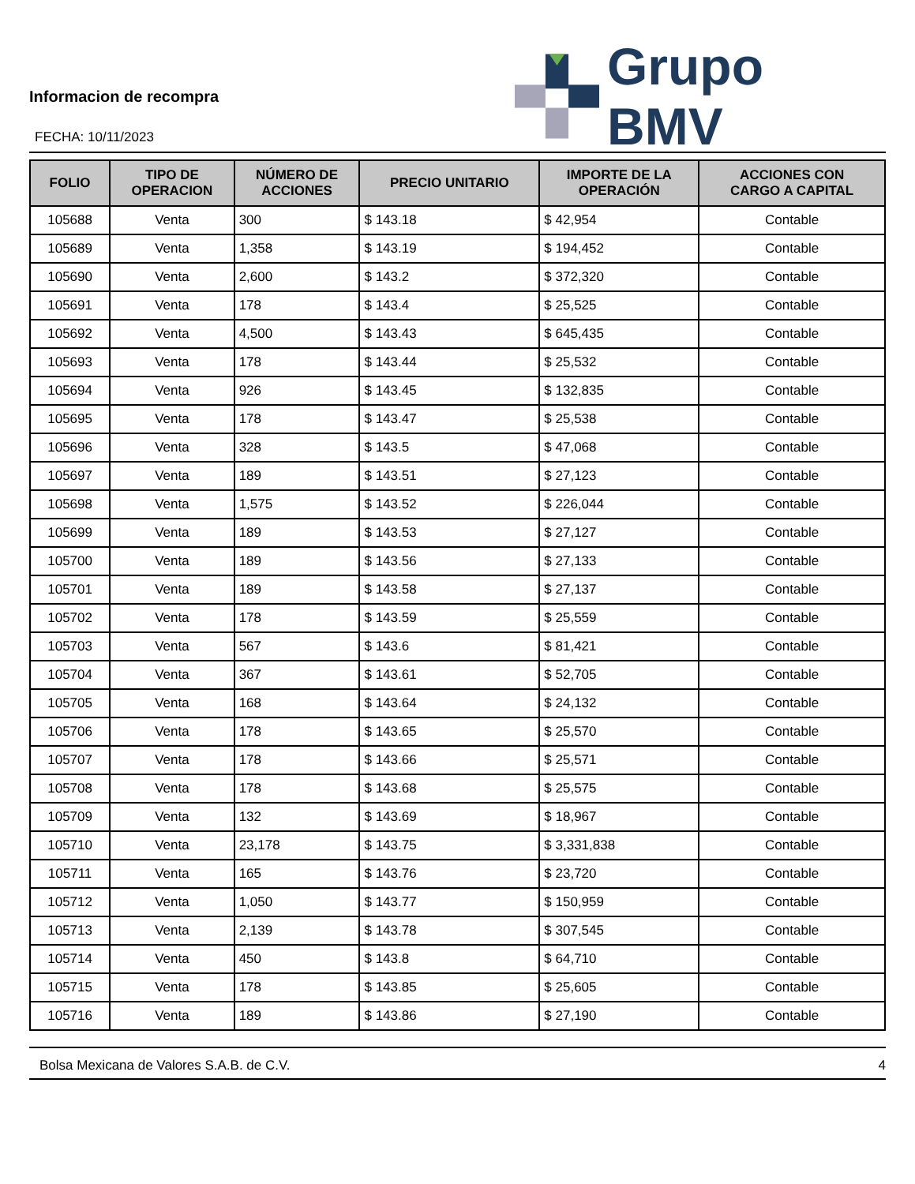Informacion de recompra
FECHA: 10/11/2023
Grupo BMV
| FOLIO | TIPO DE OPERACION | NÚMERO DE ACCIONES | PRECIO UNITARIO | IMPORTE DE LA OPERACIÓN | ACCIONES CON CARGO A CAPITAL |
| --- | --- | --- | --- | --- | --- |
| 105688 | Venta | 300 | $ 143.18 | $ 42,954 | Contable |
| 105689 | Venta | 1,358 | $ 143.19 | $ 194,452 | Contable |
| 105690 | Venta | 2,600 | $ 143.2 | $ 372,320 | Contable |
| 105691 | Venta | 178 | $ 143.4 | $ 25,525 | Contable |
| 105692 | Venta | 4,500 | $ 143.43 | $ 645,435 | Contable |
| 105693 | Venta | 178 | $ 143.44 | $ 25,532 | Contable |
| 105694 | Venta | 926 | $ 143.45 | $ 132,835 | Contable |
| 105695 | Venta | 178 | $ 143.47 | $ 25,538 | Contable |
| 105696 | Venta | 328 | $ 143.5 | $ 47,068 | Contable |
| 105697 | Venta | 189 | $ 143.51 | $ 27,123 | Contable |
| 105698 | Venta | 1,575 | $ 143.52 | $ 226,044 | Contable |
| 105699 | Venta | 189 | $ 143.53 | $ 27,127 | Contable |
| 105700 | Venta | 189 | $ 143.56 | $ 27,133 | Contable |
| 105701 | Venta | 189 | $ 143.58 | $ 27,137 | Contable |
| 105702 | Venta | 178 | $ 143.59 | $ 25,559 | Contable |
| 105703 | Venta | 567 | $ 143.6 | $ 81,421 | Contable |
| 105704 | Venta | 367 | $ 143.61 | $ 52,705 | Contable |
| 105705 | Venta | 168 | $ 143.64 | $ 24,132 | Contable |
| 105706 | Venta | 178 | $ 143.65 | $ 25,570 | Contable |
| 105707 | Venta | 178 | $ 143.66 | $ 25,571 | Contable |
| 105708 | Venta | 178 | $ 143.68 | $ 25,575 | Contable |
| 105709 | Venta | 132 | $ 143.69 | $ 18,967 | Contable |
| 105710 | Venta | 23,178 | $ 143.75 | $ 3,331,838 | Contable |
| 105711 | Venta | 165 | $ 143.76 | $ 23,720 | Contable |
| 105712 | Venta | 1,050 | $ 143.77 | $ 150,959 | Contable |
| 105713 | Venta | 2,139 | $ 143.78 | $ 307,545 | Contable |
| 105714 | Venta | 450 | $ 143.8 | $ 64,710 | Contable |
| 105715 | Venta | 178 | $ 143.85 | $ 25,605 | Contable |
| 105716 | Venta | 189 | $ 143.86 | $ 27,190 | Contable |
Bolsa Mexicana de Valores S.A.B. de C.V. 4